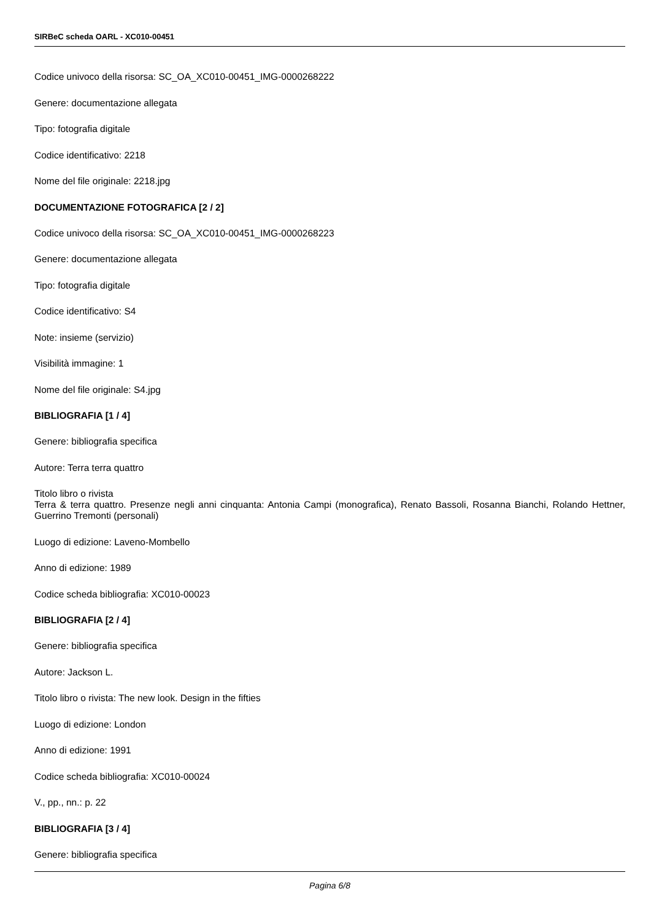SIRBeC scheda OARL - XC010-00451
Codice univoco della risorsa: SC_OA_XC010-00451_IMG-0000268222
Genere: documentazione allegata
Tipo: fotografia digitale
Codice identificativo: 2218
Nome del file originale: 2218.jpg
DOCUMENTAZIONE FOTOGRAFICA [2 / 2]
Codice univoco della risorsa: SC_OA_XC010-00451_IMG-0000268223
Genere: documentazione allegata
Tipo: fotografia digitale
Codice identificativo: S4
Note: insieme (servizio)
Visibilità immagine: 1
Nome del file originale: S4.jpg
BIBLIOGRAFIA [1 / 4]
Genere: bibliografia specifica
Autore: Terra terra quattro
Titolo libro o rivista
Terra & terra quattro. Presenze negli anni cinquanta: Antonia Campi (monografica), Renato Bassoli, Rosanna Bianchi, Rolando Hettner, Guerrino Tremonti (personali)
Luogo di edizione: Laveno-Mombello
Anno di edizione: 1989
Codice scheda bibliografia: XC010-00023
BIBLIOGRAFIA [2 / 4]
Genere: bibliografia specifica
Autore: Jackson L.
Titolo libro o rivista: The new look. Design in the fifties
Luogo di edizione: London
Anno di edizione: 1991
Codice scheda bibliografia: XC010-00024
V., pp., nn.: p. 22
BIBLIOGRAFIA [3 / 4]
Genere: bibliografia specifica
Pagina 6/8